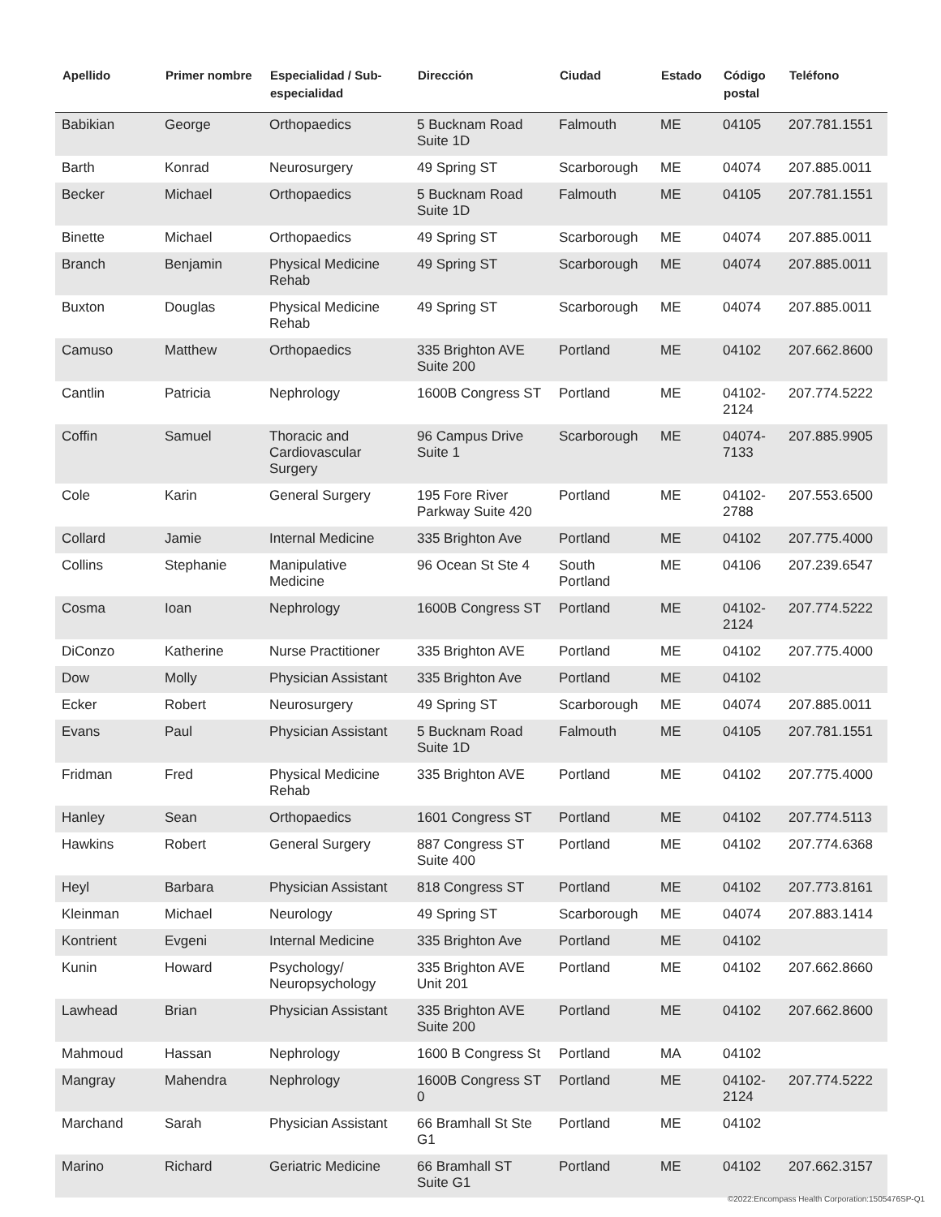| Apellido | Primer nombre | Especialidad / Sub-especialidad | Dirección | Ciudad | Estado | Código postal | Teléfono |
| --- | --- | --- | --- | --- | --- | --- | --- |
| Babikian | George | Orthopaedics | 5 Bucknam Road Suite 1D | Falmouth | ME | 04105 | 207.781.1551 |
| Barth | Konrad | Neurosurgery | 49 Spring ST | Scarborough | ME | 04074 | 207.885.0011 |
| Becker | Michael | Orthopaedics | 5 Bucknam Road Suite 1D | Falmouth | ME | 04105 | 207.781.1551 |
| Binette | Michael | Orthopaedics | 49 Spring ST | Scarborough | ME | 04074 | 207.885.0011 |
| Branch | Benjamin | Physical Medicine Rehab | 49 Spring ST | Scarborough | ME | 04074 | 207.885.0011 |
| Buxton | Douglas | Physical Medicine Rehab | 49 Spring ST | Scarborough | ME | 04074 | 207.885.0011 |
| Camuso | Matthew | Orthopaedics | 335 Brighton AVE Suite 200 | Portland | ME | 04102 | 207.662.8600 |
| Cantlin | Patricia | Nephrology | 1600B Congress ST | Portland | ME | 04102-2124 | 207.774.5222 |
| Coffin | Samuel | Thoracic and Cardiovascular Surgery | 96 Campus Drive Suite 1 | Scarborough | ME | 04074-7133 | 207.885.9905 |
| Cole | Karin | General Surgery | 195 Fore River Parkway Suite 420 | Portland | ME | 04102-2788 | 207.553.6500 |
| Collard | Jamie | Internal Medicine | 335 Brighton Ave | Portland | ME | 04102 | 207.775.4000 |
| Collins | Stephanie | Manipulative Medicine | 96 Ocean St Ste 4 | South Portland | ME | 04106 | 207.239.6547 |
| Cosma | Ioan | Nephrology | 1600B Congress ST | Portland | ME | 04102-2124 | 207.774.5222 |
| DiConzo | Katherine | Nurse Practitioner | 335 Brighton AVE | Portland | ME | 04102 | 207.775.4000 |
| Dow | Molly | Physician Assistant | 335 Brighton Ave | Portland | ME | 04102 | |
| Ecker | Robert | Neurosurgery | 49 Spring ST | Scarborough | ME | 04074 | 207.885.0011 |
| Evans | Paul | Physician Assistant | 5 Bucknam Road Suite 1D | Falmouth | ME | 04105 | 207.781.1551 |
| Fridman | Fred | Physical Medicine Rehab | 335 Brighton AVE | Portland | ME | 04102 | 207.775.4000 |
| Hanley | Sean | Orthopaedics | 1601 Congress ST | Portland | ME | 04102 | 207.774.5113 |
| Hawkins | Robert | General Surgery | 887 Congress ST Suite 400 | Portland | ME | 04102 | 207.774.6368 |
| Heyl | Barbara | Physician Assistant | 818 Congress ST | Portland | ME | 04102 | 207.773.8161 |
| Kleinman | Michael | Neurology | 49 Spring ST | Scarborough | ME | 04074 | 207.883.1414 |
| Kontrient | Evgeni | Internal Medicine | 335 Brighton Ave | Portland | ME | 04102 | |
| Kunin | Howard | Psychology/ Neuropsychology | 335 Brighton AVE Unit 201 | Portland | ME | 04102 | 207.662.8660 |
| Lawhead | Brian | Physician Assistant | 335 Brighton AVE Suite 200 | Portland | ME | 04102 | 207.662.8600 |
| Mahmoud | Hassan | Nephrology | 1600 B Congress St | Portland | MA | 04102 | |
| Mangray | Mahendra | Nephrology | 1600B Congress ST 0 | Portland | ME | 04102-2124 | 207.774.5222 |
| Marchand | Sarah | Physician Assistant | 66 Bramhall St Ste G1 | Portland | ME | 04102 | |
| Marino | Richard | Geriatric Medicine | 66 Bramhall ST Suite G1 | Portland | ME | 04102 | 207.662.3157 |
©2022:Encompass Health Corporation:1505476SP-Q1